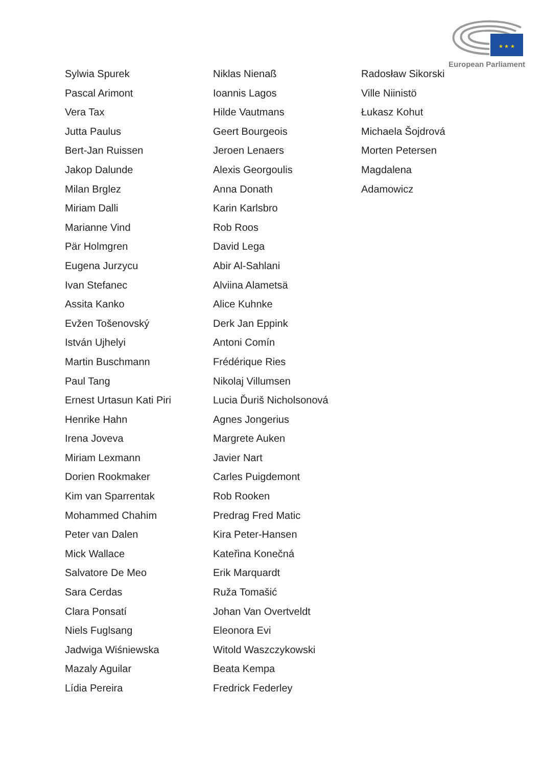★ ★ ★
European Parliament
Sylwia Spurek
Pascal Arimont
Vera Tax
Jutta Paulus
Bert-Jan Ruissen
Jakop Dalunde
Milan Brglez
Miriam Dalli
Marianne Vind
Pär Holmgren
Eugena Jurzycu
Ivan Stefanec
Assita Kanko
Evžen Tošenovský
István Ujhelyi
Martin Buschmann
Paul Tang
Ernest Urtasun Kati Piri
Henrike Hahn
Irena Joveva
Miriam Lexmann
Dorien Rookmaker
Kim van Sparrentak
Mohammed Chahim
Peter van Dalen
Mick Wallace
Salvatore De Meo
Sara Cerdas
Clara Ponsatí
Niels Fuglsang
Jadwiga Wiśniewska
Mazaly Aguilar
Lídia Pereira
Niklas Nienaß
Ioannis Lagos
Hilde Vautmans
Geert Bourgeois
Jeroen Lenaers
Alexis Georgoulis
Anna Donath
Karin Karlsbro
Rob Roos
David Lega
Abir Al-Sahlani
Alviina Alametsä
Alice Kuhnke
Derk Jan Eppink
Antoni Comín
Frédérique Ries
Nikolaj Villumsen
Lucia Ďuriš Nicholsonová
Agnes Jongerius
Margrete Auken
Javier Nart
Carles Puigdemont
Rob Rooken
Predrag Fred Matic
Kira Peter-Hansen
Kateřina Konečná
Erik Marquardt
Ruža Tomašić
Johan Van Overtveldt
Eleonora Evi
Witold Waszczykowski
Beata Kempa
Fredrick Federley
Radosław Sikorski
Ville Niinistö
Łukasz Kohut
Michaela Šojdrová
Morten Petersen
Magdalena Adamowicz